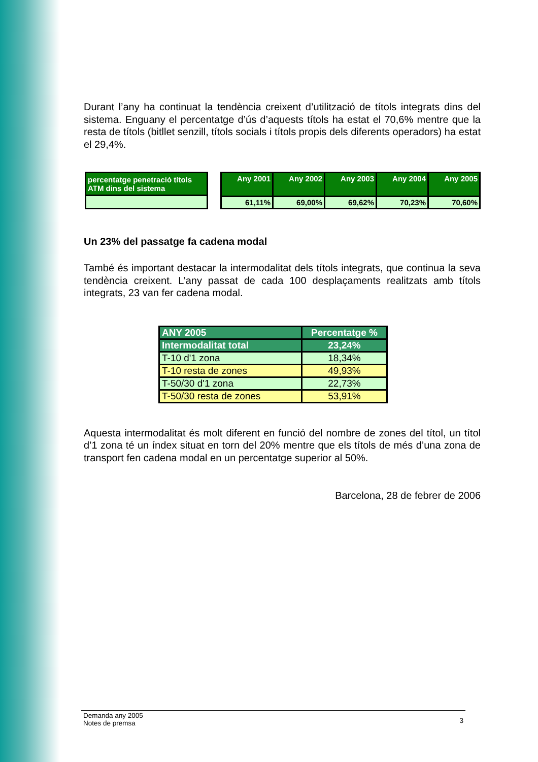Durant l’any ha continuat la tendència creixent d’utilització de títols integrats dins del sistema. Enguany el percentatge d’ús d’aquests títols ha estat el 70,6% mentre que la resta de títols (bitllet senzill, títols socials i títols propis dels diferents operadors) ha estat el 29,4%.
| percentatge penetració títols ATM dins del sistema |
| Any 2001 | Any 2002 | Any 2003 | Any 2004 | Any 2005 |
| 61,11% | 69,00% | 69,62% | 70,23% | 70,60% |
Un 23% del passatge fa cadena modal
També és important destacar la intermodalitat dels títols integrats, que continua la seva tendència creixent. L’any passat de cada 100 desplaçaments realitzats amb títols integrats, 23 van fer cadena modal.
| ANY 2005 | Percentatge % |
| Intermodalitat total | 23,24% |
| T-10 d'1 zona | 18,34% |
| T-10 resta de zones | 49,93% |
| T-50/30 d'1 zona | 22,73% |
| T-50/30 resta de zones | 53,91% |
Aquesta intermodalitat és molt diferent en funció del nombre de zones del títol, un títol d’1 zona té un índex situat en torn del 20% mentre que els títols de més d’una zona de transport fen cadena modal en un percentatge superior al 50%.
Barcelona, 28 de febrer de 2006
Demanda any 2005
Notes de premsa
3